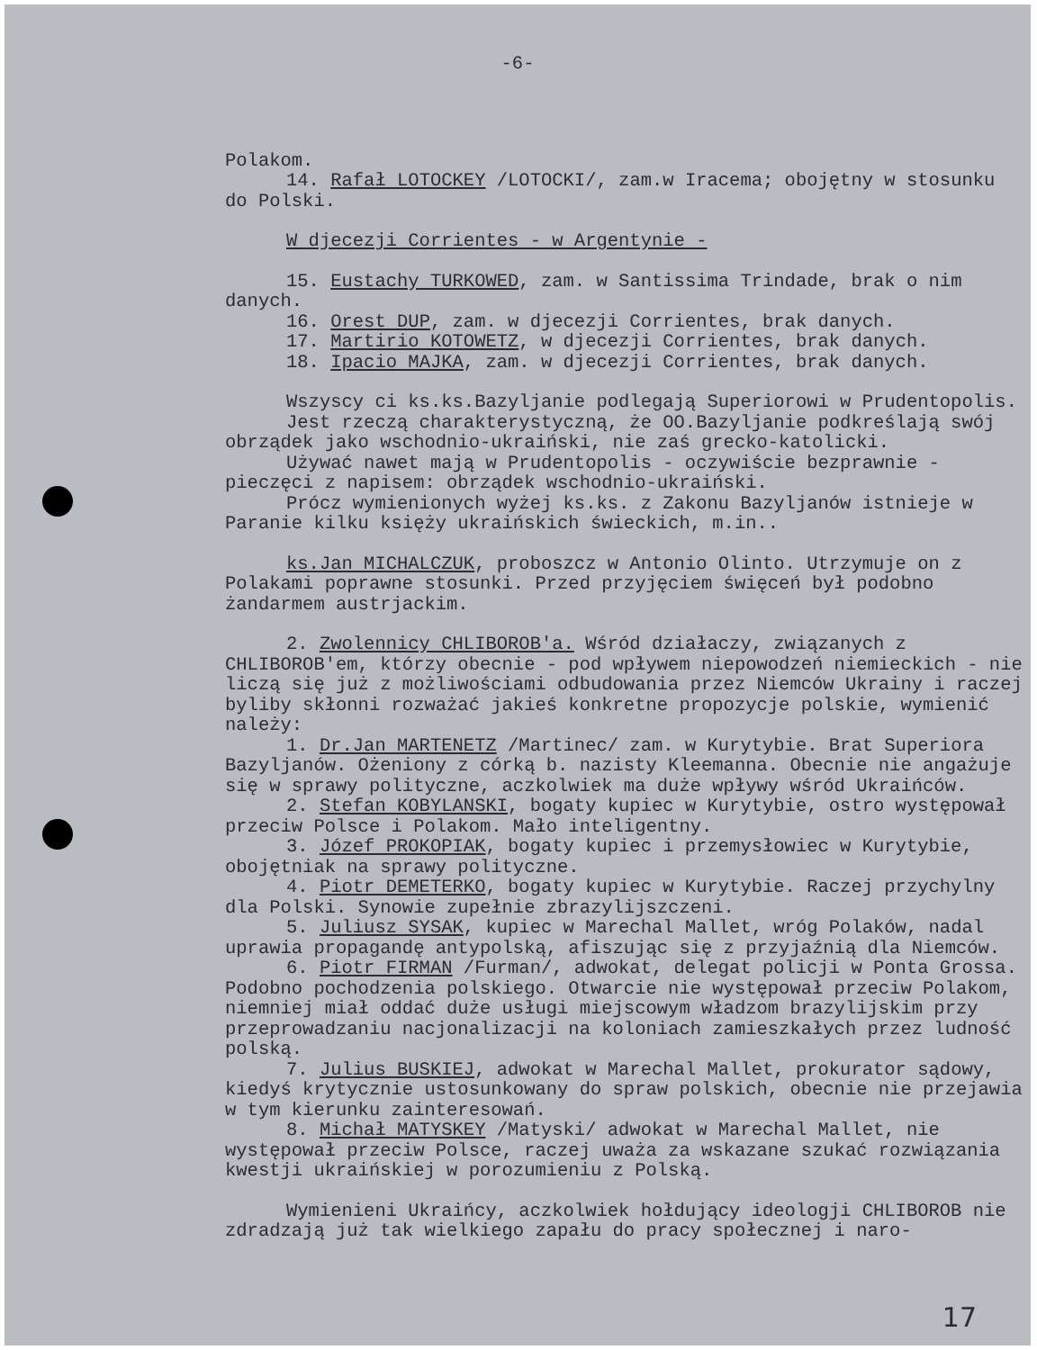-6-
Polakom.
14. Rafał LOTOCKEY /LOTOCKI/, zam.w Iracema; obojętny w stosunku do Polski.
W djecezji Corrientes - w Argentynie -
15. Eustachy TURKOWED, zam. w Santissima Trindade, brak o nim danych.
16. Orest DUP, zam. w djecezji Corrientes, brak danych.
17. Martirio KOTOWETZ, w djecezji Corrientes, brak danych.
18. Ipacio MAJKA, zam. w djecezji Corrientes, brak danych.
Wszyscy ci ks.ks.Bazyljanie podlegają Superiorowi w Prudentopolis.
Jest rzeczą charakterystyczną, że OO.Bazyljanie podkreślają swój obrządek jako wschodnio-ukraiński, nie zaś grecko-katolicki.
Używać nawet mają w Prudentopolis - oczywiście bezprawnie - pieczęci z napisem: obrządek wschodnio-ukraiński.
Prócz wymienionych wyżej ks.ks. z Zakonu Bazyljanów istnieje w Paranie kilku księży ukraińskich świeckich, m.in..
ks.Jan MICHALCZUK, proboszcz w Antonio Olinto. Utrzymuje on z Polakami poprawne stosunki. Przed przyjęciem święceń był podobno żandarmem austrjackim.
2. Zwolennicy CHLIBOROB'a. Wśród działaczy, związanych z CHLIBOROB'em, którzy obecnie - pod wpływem niepowodzeń niemieckich - nie liczą się już z możliwościami odbudowania przez Niemców Ukrainy i raczej byliby skłonni rozważać jakieś konkretne propozycje polskie, wymienić należy:
1. Dr.Jan MARTENETZ /Martinec/ zam. w Kurytybie. Brat Superiora Bazyljanów. Ożeniony z córką b. nazisty Kleemanna. Obecnie nie angażuje się w sprawy polityczne, aczkolwiek ma duże wpływy wśród Ukraińców.
2. Stefan KOBYLANSKI, bogaty kupiec w Kurytybie, ostro występował przeciw Polsce i Polakom. Mało inteligentny.
3. Józef PROKOPIAK, bogaty kupiec i przemysłowiec w Kurytybie, obojętniak na sprawy polityczne.
4. Piotr DEMETERKO, bogaty kupiec w Kurytybie. Raczej przychylny dla Polski. Synowie zupełnie zbrazylijszczeni.
5. Juliusz SYSAK, kupiec w Marechal Mallet, wróg Polaków, nadal uprawia propagandę antypolską, afiszując się z przyjaźnią dla Niemców.
6. Piotr FIRMAN /Furman/, adwokat, delegat policji w Ponta Grossa. Podobno pochodzenia polskiego. Otwarcie nie występował przeciw Polakom, niemniej miał oddać duże usługi miejscowym władzom brazylijskim przy przeprowadzaniu nacjonalizacji na koloniach zamieszkałych przez ludność polską.
7. Julius BUSKIEJ, adwokat w Marechal Mallet, prokurator sądowy, kiedyś krytycznie ustosunkowany do spraw polskich, obecnie nie przejawia w tym kierunku zainteresowań.
8. Michał MATYSKEY /Matyski/ adwokat w Marechal Mallet, nie występował przeciw Polsce, raczej uważa za wskazane szukać rozwiązania kwestji ukraińskiej w porozumieniu z Polską.
Wymienieni Ukraińcy, aczkolwiek hołdujący ideologji CHLIBOROB nie zdradzają już tak wielkiego zapału do pracy społecznej i naro-
17